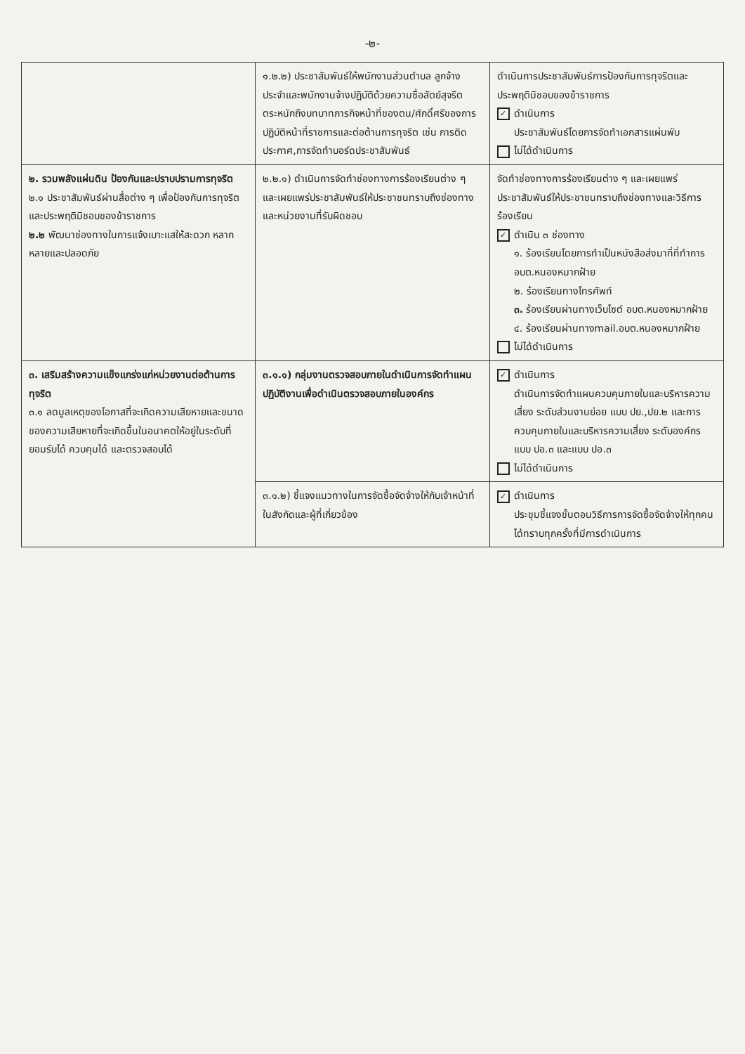-๒-
| | ๑.๒.๒) ประชาสัมพันธ์ให้พนักงานส่วนตำบล ลูกจ้างประจำและพนักงานจ้างปฏิบัติด้วยความซื่อสัตย์สุจริตตระหนักถึงบทบาทภารกิจหน้าที่ของตน/ศักดิ์ศรีของการปฏิบัติหน้าที่ราชการและต่อต้านการทุจริต เช่น การติดประกาศ,การจัดทำบอร์ดประชาสัมพันธ์ | ดำเนินการประชาสัมพันธ์การป้องกันการทุจริตและประพฤติมิชอบของข้าราชการ ✓ ดำเนินการ ประชาสัมพันธ์โดยการจัดทำเอกสารแผ่นพับ ไม่ได้ดำเนินการ |
| ๒. รวมพลังแผ่นดิน ป้องกันและปราบปรามการทุจริต ๒.๑ ประชาสัมพันธ์ผ่านสื่อต่าง ๆ เพื่อป้องกันการทุจริตและประพฤติมิชอบของข้าราชการ ๒.๒ พัฒนาช่องทางในการแจ้งเบาะแสให้สะดวก หลากหลายและปลอดภัย | ๒.๒.๑) ดำเนินการจัดทำช่องทางการร้องเรียนต่าง ๆ และเผยแพร่ประชาสัมพันธ์ให้ประชาชนทราบถึงช่องทางและหน่วยงานที่รับผิดชอบ | จัดทำช่องทางการร้องเรียนต่าง ๆ และเผยแพร่ประชาสัมพันธ์ให้ประชาชนทราบถึงช่องทางและวิธีการร้องเรียน ✓ ดำเนิน ๓ ช่องทาง ๑. ร้องเรียนโดยการทำเป็นหนังสือส่งมาที่ที่ทำการ อบต.หนองหมากฝ้าย ๒. ร้องเรียนทางโทรศัพท์ ๓. ร้องเรียนผ่านทางเว็บไซต์ อบต.หนองหมากฝ้าย ๔. ร้องเรียนผ่านทางmail.อบต.หนองหมากฝ้าย ไม่ได้ดำเนินการ |
| ๓. เสริมสร้างความแข็งแกร่งแก่หน่วยงานต่อต้านการทุจริต ๓.๑ ลดมูลเหตุของโอกาสที่จะเกิดความเสียหายและขนาดของความเสียหายที่จะเกิดขึ้นในอนาคตให้อยู่ในระดับที่ยอมรับได้ ควบคุมได้ และตรวจสอบได้ | ๓.๑.๑) กลุ่มงานตรวจสอบภายในดำเนินการจัดทำแผนปฏิบัติงานเพื่อดำเนินตรวจสอบภายในองค์กร | ✓ ดำเนินการ ดำเนินการจัดทำแผนควบคุมภายในและบริหารความเสี่ยง ระดับส่วนงานย่อย แบบ ปย.,ปย.๒ และการควบคุมภายในและบริหารความเสี่ยง ระดับองค์กรแบบ ปอ.๓ และแบบ ปอ.๓ ไม่ได้ดำเนินการ |
| | ๓.๑.๒) ชี้แจงแนวทางในการจัดซื้อจัดจ้างให้กับเจ้าหน้าที่ในสังกัดและผู้ที่เกี่ยวข้อง | ✓ ดำเนินการ ประชุมชี้แจงขั้นตอนวิธีการการจัดซื้อจัดจ้างให้ทุกคนได้ทราบทุกครั้งที่มีการดำเนินการ |